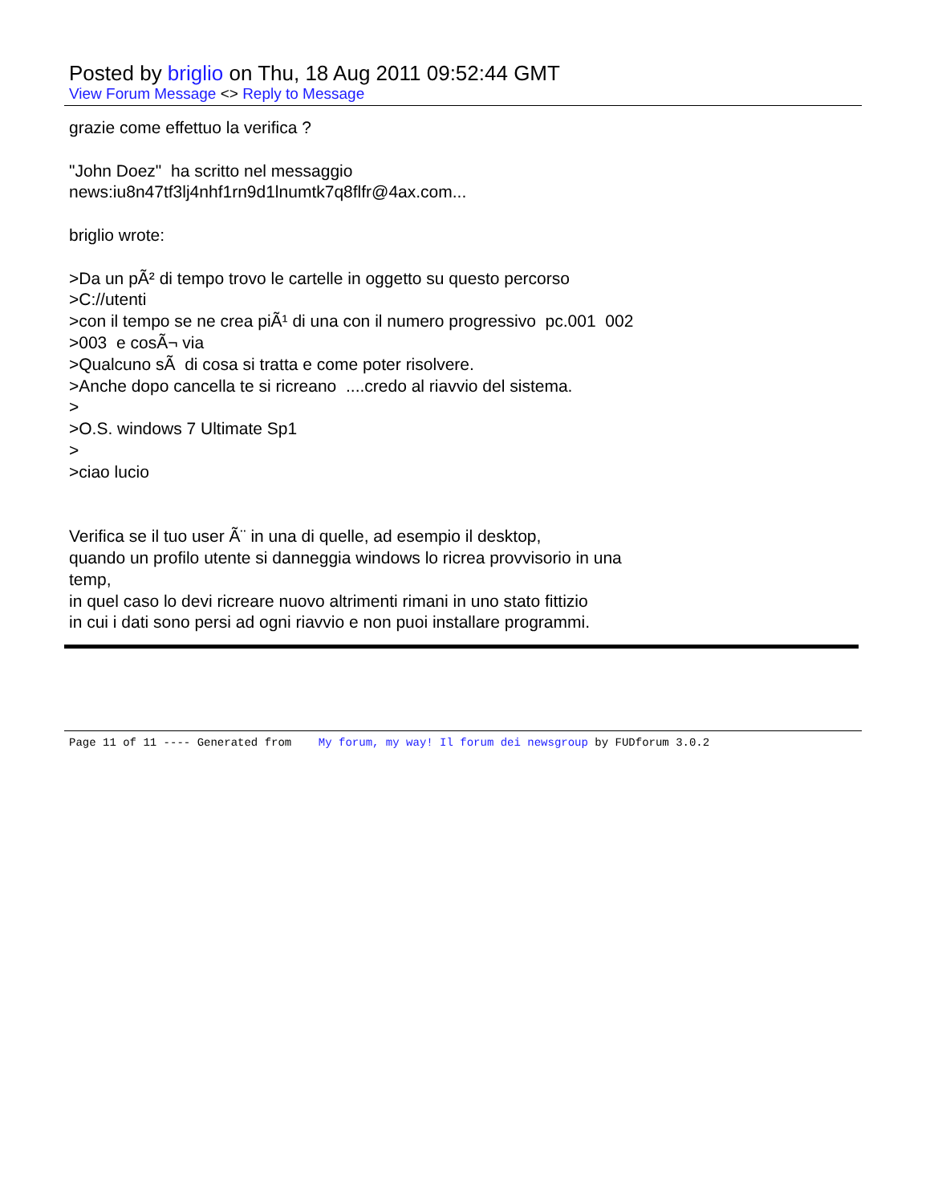Posted by briglio on Thu, 18 Aug 2011 09:52:44 GMT
View Forum Message <> Reply to Message
grazie come effettuo la verifica ? "John Doez" ha scritto nel messaggio news:iu8n47tf3lj4nhf1rn9d1lnumtk7q8flfr@4ax.com... briglio wrote: >Da un pÃ² di tempo trovo le cartelle in oggetto su questo percorso >C://utenti >con il tempo se ne crea piÃ¹ di una con il numero progressivo pc.001 002 >003 e cosÃ¬ via >Qualcuno sÃ di cosa si tratta e come poter risolvere. >Anche dopo cancella te si ricreano ....credo al riavvio del sistema. > >O.S. windows 7 Ultimate Sp1 > >ciao lucio Verifica se il tuo user Ã¨ in una di quelle, ad esempio il desktop, quando un profilo utente si danneggia windows lo ricrea provvisorio in una temp, in quel caso lo devi ricreare nuovo altrimenti rimani in uno stato fittizio in cui i dati sono persi ad ogni riavvio e non puoi installare programmi.
Page 11 of 11 ---- Generated from My forum, my way! Il forum dei newsgroup by FUDforum 3.0.2